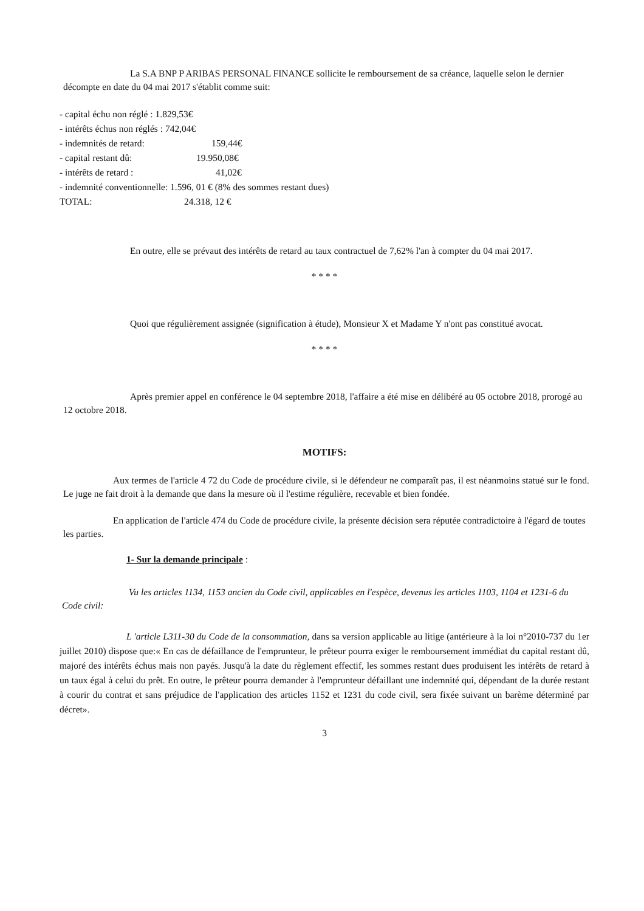La S.A BNP P ARIBAS PERSONAL FINANCE sollicite le remboursement de sa créance, laquelle selon le dernier décompte en date du 04 mai 2017 s'établit comme suit:
- capital échu non réglé : 1.829,53€
- intérêts échus non réglés : 742,04€
- indemnités de retard: 159,44€
- capital restant dû: 19.950,08€
- intérêts de retard : 41,02€
- indemnité conventionnelle: 1.596, 01 € (8% des sommes restant dues)
TOTAL: 24.318, 12 €
En outre, elle se prévaut des intérêts de retard au taux contractuel de 7,62% l'an à compter du 04 mai 2017.
* * * *
Quoi que régulièrement assignée (signification à étude), Monsieur X et Madame Y n'ont pas constitué avocat.
* * * *
Après premier appel en conférence le 04 septembre 2018, l'affaire a été mise en délibéré au 05 octobre 2018, prorogé au 12 octobre 2018.
MOTIFS:
Aux termes de l'article 4 72 du Code de procédure civile, si le défendeur ne comparaît pas, il est néanmoins statué sur le fond. Le juge ne fait droit à la demande que dans la mesure où il l'estime régulière, recevable et bien fondée.
En application de l'article 474 du Code de procédure civile, la présente décision sera réputée contradictoire à l'égard de toutes les parties.
1- Sur la demande principale :
Vu les articles 1134, 1153 ancien du Code civil, applicables en l'espèce, devenus les articles 1103, 1104 et 1231-6 du Code civil:
L 'article L311-30 du Code de la consommation, dans sa version applicable au litige (antérieure à la loi n°2010-737 du 1er juillet 2010) dispose que:« En cas de défaillance de l'emprunteur, le prêteur pourra exiger le remboursement immédiat du capital restant dû, majoré des intérêts échus mais non payés. Jusqu'à la date du règlement effectif, les sommes restant dues produisent les intérêts de retard à un taux égal à celui du prêt. En outre, le prêteur pourra demander à l'emprunteur défaillant une indemnité qui, dépendant de la durée restant à courir du contrat et sans préjudice de l'application des articles 1152 et 1231 du code civil, sera fixée suivant un barème déterminé par décret».
3